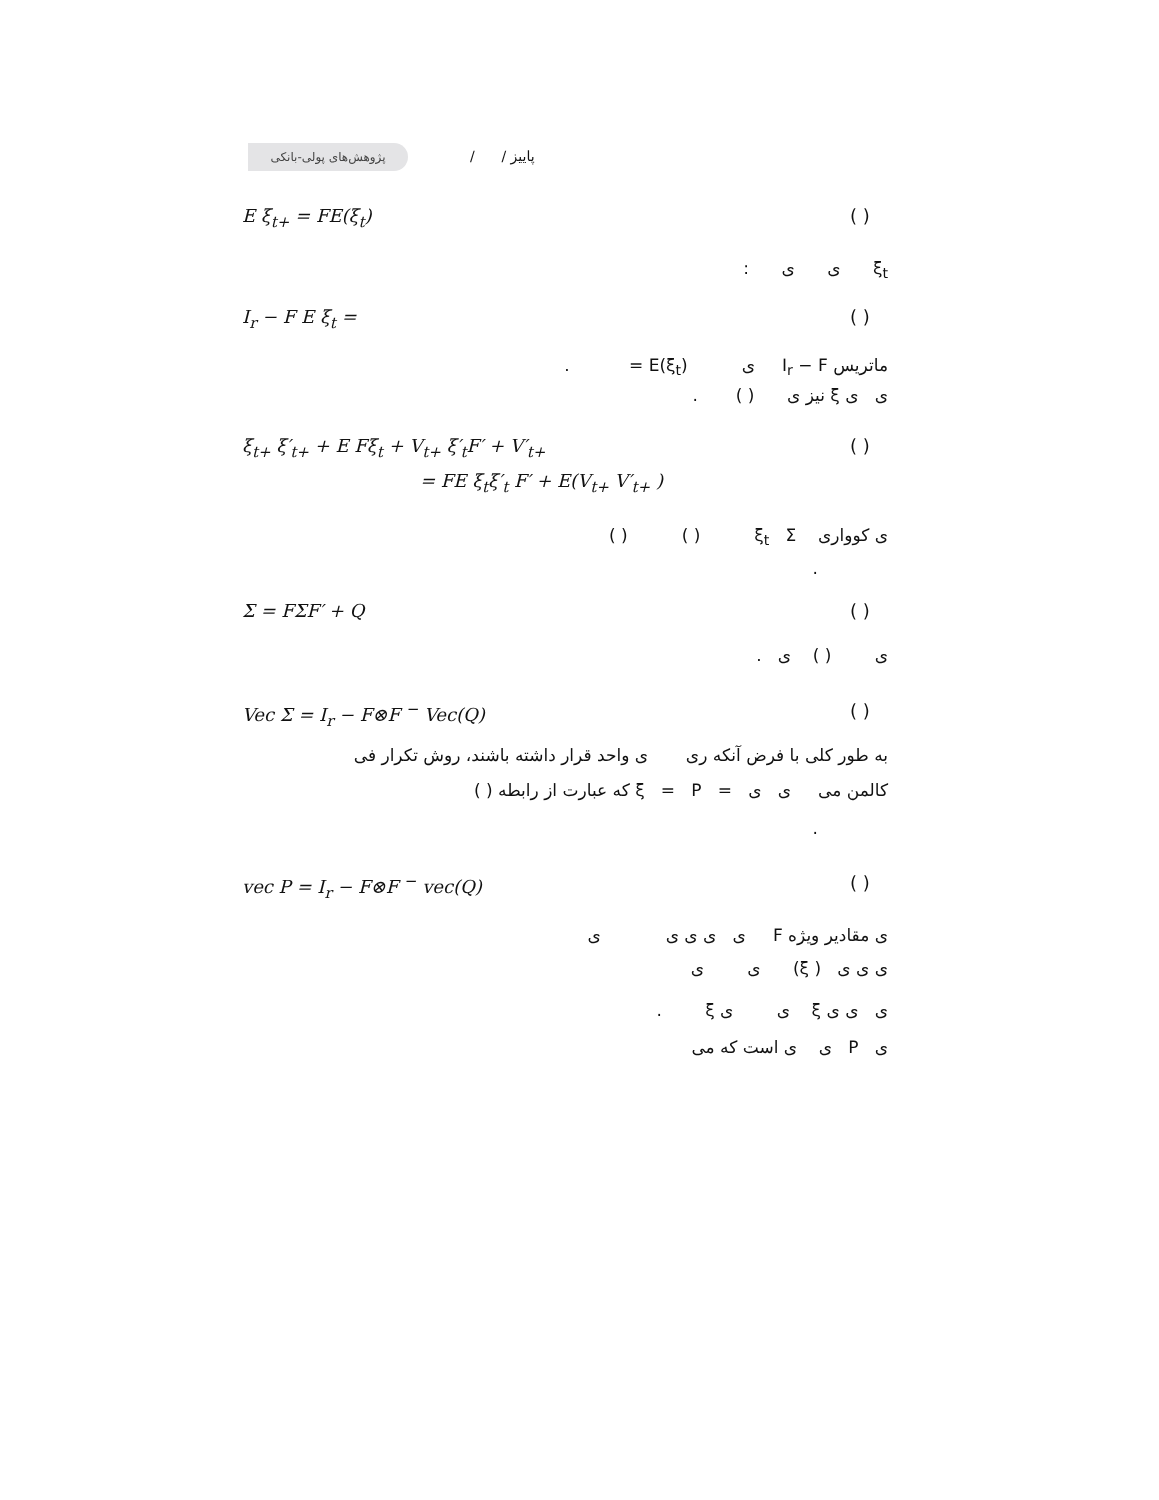پژوهش‌های پولی-بانکی / / پاییز
E ξ<sub>t+</sub> = FE(ξ<sub>t</sub>) ( )
ξ<sub>t</sub> ی ی :
I<sub>r</sub> − F E ξ<sub>t</sub> = ( )
ماتریس I<sub>r</sub> − F ی E(ξ<sub>t</sub>) = .
ی ی ξ نیز ی ( ) .
ξ<sub>t+</sub> ξ′<sub>t+</sub> + E Fξ<sub>t</sub> + V<sub>t+</sub> ξ′<sub>t</sub>F′ + V′<sub>t+</sub>
( )
= FE ξ<sub>t</sub>ξ′<sub>t</sub> F′ + E(V<sub>t+</sub> V′<sub>t+</sub> )
ی کوواری ξ<sub>t</sub> Σ ( ) ( )
.
Σ = FΣF′ + Q ( )
ی ( ) ی .
Vec Σ = I<sub>r</sub> − F⊗F <sup>−</sup> Vec(Q) ( )
به طور کلی با فرض آنکه ری ی واحد قرار داشته باشند، روش تکرار فی
کالمن می ی ی = ξ = P که عبارت از رابطه ( )
.
vec P = I<sub>r</sub> − F⊗F <sup>−</sup> vec(Q) ( )
ی مقادیر ویژه F ی ی ی ی ی
ی ی ی ( ξ) ی ی
ی ی ی ξ ی ی ξ .
ی P ی ی است که می